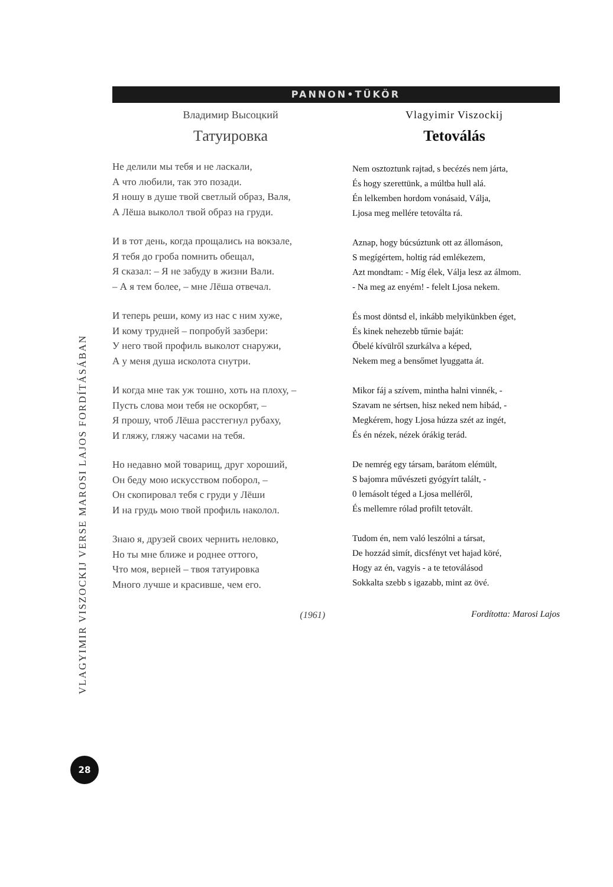PANNON•TÜKÖR
Владимир Высоцкий
Татуировка
Не делили мы тебя и не ласкали,
А что любили, так это позади.
Я ношу в душе твой светлый образ, Валя,
А Лёша выколол твой образ на груди.
И в тот день, когда прощались на вокзале,
Я тебя до гроба помнить обещал,
Я сказал: – Я не забуду в жизни Вали.
– А я тем более, – мне Лёша отвечал.
И теперь реши, кому из нас с ним хуже,
И кому трудней – попробуй зазбери:
У него твой профиль выколот снаружи,
А у меня душа исколота снутри.
И когда мне так уж тошно, хоть на плоху, –
Пусть слова мои тебя не оскорбят, –
Я прошу, чтоб Лёша расстегнул рубаху,
И гляжу, гляжу часами на тебя.
Но недавно мой товарищ, друг хороший,
Он беду мою искусством поборол, –
Он скопировал тебя с груди у Лёши
И на грудь мою твой профиль наколол.
Знаю я, друзей своих чернить неловко,
Но ты мне ближе и роднее оттого,
Что моя, верней – твоя татуировка
Много лучше и красивше, чем его.
(1961)
Vlagyimir Viszockij
Tetoválás
Nem osztoztunk rajtad, s becézés nem járta,
És hogy szerettünk, a múltba hull alá.
Én lelkemben hordom vonásaid, Válja,
Ljosa meg mellére tetoválta rá.
Aznap, hogy búcsúztunk ott az állomáson,
S megígértem, holtig rád emlékezem,
Azt mondtam: - Míg élek, Válja lesz az álmom.
- Na meg az enyém! - felelt Ljosa nekem.
És most döntsd el, inkább melyikünkben éget,
És kinek nehezebb tűrnie baját:
Őbelé kívülről szurkálva a képed,
Nekem meg a bensőmet lyuggatta át.
Mikor fáj a szívem, mintha halni vinnék, -
Szavam ne sértsen, hisz neked nem hibád, -
Megkérem, hogy Ljosa húzza szét az ingét,
És én nézek, nézek órákig terád.
De nemrég egy társam, barátom elémült,
S bajomra művészeti gyógyírt talált, -
0 lemásolt téged a Ljosa melléről,
És mellemre rólad profilt tetovált.
Tudom én, nem való leszólni a társat,
De hozzád simít, dicsfényt vet hajad köré,
Hogy az én, vagyis - a te tetoválásod
Sokkalta szebb s igazabb, mint az övé.
Fordította: Marosi Lajos
VLAGYIMIR VISZOCKIJ VERSE MAROSI LAJOS FORDÍTÁSÁBAN
28